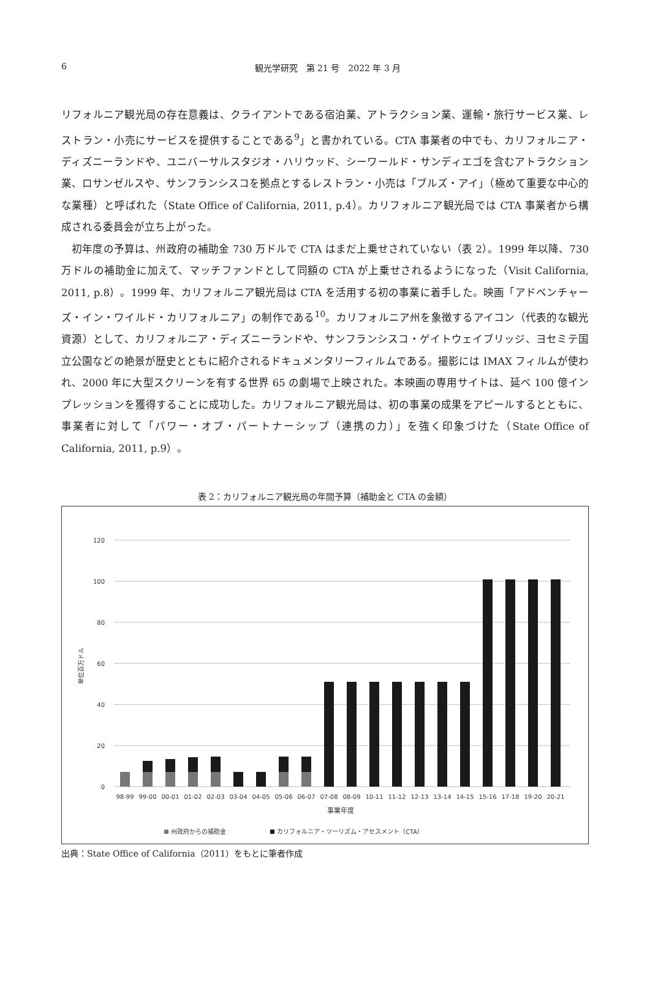6
観光学研究　第 21 号　2022 年 3 月
リフォルニア観光局の存在意義は、クライアントである宿泊業、アトラクション業、運輸・旅行サービス業、レストラン・小売にサービスを提供することである<sup>9</sup>」と書かれている。CTA 事業者の中でも、カリフォルニア・ディズニーランドや、ユニバーサルスタジオ・ハリウッド、シーワールド・サンディエゴを含むアトラクション業、ロサンゼルスや、サンフランシスコを拠点とするレストラン・小売は「ブルズ・アイ」（極めて重要な中心的な業種）と呼ばれた（State Office of California, 2011, p.4）。カリフォルニア観光局では CTA 事業者から構成される委員会が立ち上がった。
　初年度の予算は、州政府の補助金 730 万ドルで CTA はまだ上乗せされていない（表 2）。1999 年以降、730 万ドルの補助金に加えて、マッチファンドとして同額の CTA が上乗せされるようになった（Visit California, 2011, p.8）。1999 年、カリフォルニア観光局は CTA を活用する初の事業に着手した。映画「アドベンチャーズ・イン・ワイルド・カリフォルニア」の制作である<sup>10</sup>。カリフォルニア州を象徴するアイコン（代表的な観光資源）として、カリフォルニア・ディズニーランドや、サンフランシスコ・ゲイトウェイブリッジ、ヨセミテ国立公園などの絶景が歴史とともに紹介されるドキュメンタリーフィルムである。撮影には IMAX フィルムが使われ、2000 年に大型スクリーンを有する世界 65 の劇場で上映された。本映画の専用サイトは、延べ 100 億インプレッションを獲得することに成功した。カリフォルニア観光局は、初の事業の成果をアピールするとともに、事業者に対して「パワー・オブ・パートナーシップ（連携の力）」を強く印象づけた（State Office of California, 2011, p.9）。
表 2：カリフォルニア観光局の年間予算（補助金と CTA の金額）
120
100
80
60
40
20
0
単位百万ドル
98-99
99-00
00-01
01-02
02-03
03-04
04-05
05-06
06-07
07-08
08-09
10-11
11-12
12-13
13-14
14-15
15-16
17-18
19-20
20-21
事業年度
州政府からの補助金
カリフォルニア・ツーリズム・アセスメント（CTA）
出典：State Office of California（2011）をもとに筆者作成